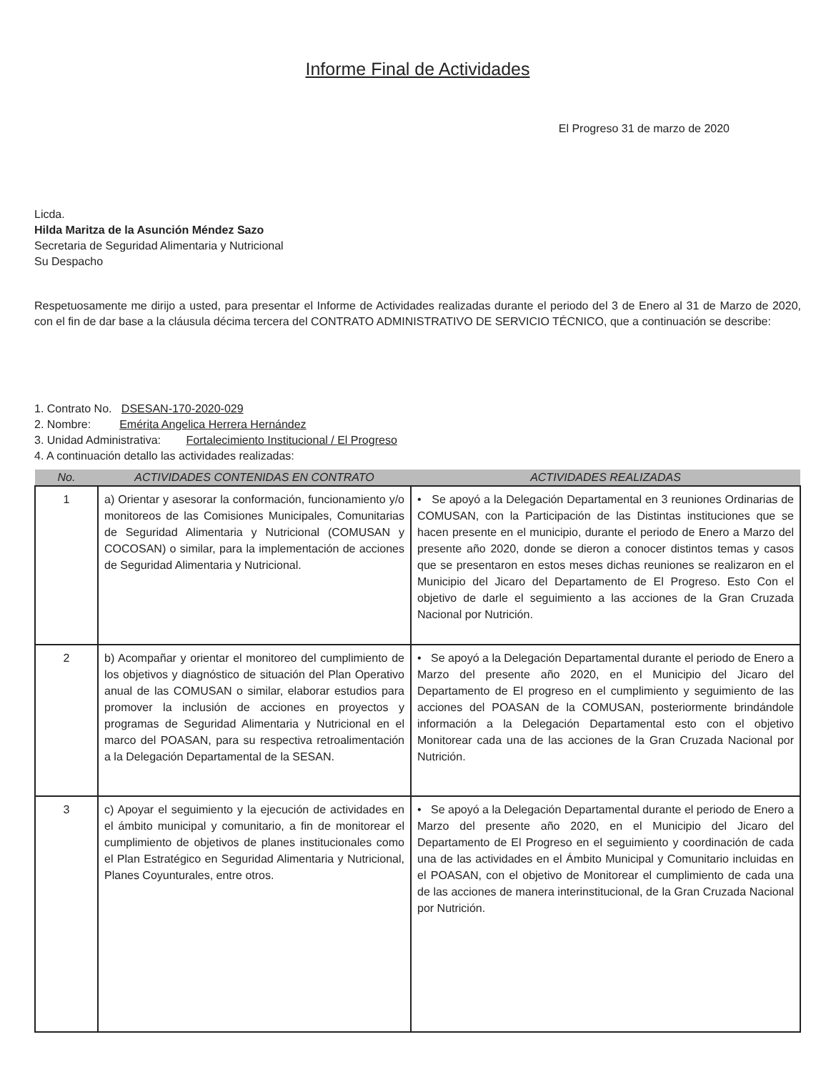Informe Final de Actividades
El Progreso 31 de marzo de 2020
Licda.
Hilda Maritza de la Asunción Méndez Sazo
Secretaria de Seguridad Alimentaria y Nutricional
Su Despacho
Respetuosamente me dirijo a usted, para presentar el Informe de Actividades realizadas durante el periodo del 3 de Enero al 31 de Marzo de 2020, con el fin de dar base a la cláusula décima tercera del CONTRATO ADMINISTRATIVO DE SERVICIO TÉCNICO, que a continuación se describe:
1. Contrato No. DSESAN-170-2020-029
2. Nombre: Emérita Angelica Herrera Hernández
3. Unidad Administrativa: Fortalecimiento Institucional / El Progreso
4. A continuación detallo las actividades realizadas:
| No. | ACTIVIDADES CONTENIDAS EN CONTRATO | ACTIVIDADES REALIZADAS |
| --- | --- | --- |
| 1 | a) Orientar y asesorar la conformación, funcionamiento y/o monitoreos de las Comisiones Municipales, Comunitarias de Seguridad Alimentaria y Nutricional (COMUSAN y COCOSAN) o similar, para la implementación de acciones de Seguridad Alimentaria y Nutricional. | • Se apoyó a la Delegación Departamental en 3 reuniones Ordinarias de COMUSAN, con la Participación de las Distintas instituciones que se hacen presente en el municipio, durante el periodo de Enero a Marzo del presente año 2020, donde se dieron a conocer distintos temas y casos que se presentaron en estos meses dichas reuniones se realizaron en el Municipio del Jicaro del Departamento de El Progreso. Esto Con el objetivo de darle el seguimiento a las acciones de la Gran Cruzada Nacional por Nutrición. |
| 2 | b) Acompañar y orientar el monitoreo del cumplimiento de los objetivos y diagnóstico de situación del Plan Operativo anual de las COMUSAN o similar, elaborar estudios para promover la inclusión de acciones en proyectos y programas de Seguridad Alimentaria y Nutricional en el marco del POASAN, para su respectiva retroalimentación a la Delegación Departamental de la SESAN. | • Se apoyó a la Delegación Departamental durante el periodo de Enero a Marzo del presente año 2020, en el Municipio del Jicaro del Departamento de El progreso en el cumplimiento y seguimiento de las acciones del POASAN de la COMUSAN, posteriormente brindándole información a la Delegación Departamental esto con el objetivo Monitorear cada una de las acciones de la Gran Cruzada Nacional por Nutrición. |
| 3 | c) Apoyar el seguimiento y la ejecución de actividades en el ámbito municipal y comunitario, a fin de monitorear el cumplimiento de objetivos de planes institucionales como el Plan Estratégico en Seguridad Alimentaria y Nutricional, Planes Coyunturales, entre otros. | • Se apoyó a la Delegación Departamental durante el periodo de Enero a Marzo del presente año 2020, en el Municipio del Jicaro del Departamento de El Progreso en el seguimiento y coordinación de cada una de las actividades en el Ámbito Municipal y Comunitario incluidas en el POASAN, con el objetivo de Monitorear el cumplimiento de cada una de las acciones de manera interinstitucional, de la Gran Cruzada Nacional por Nutrición. |